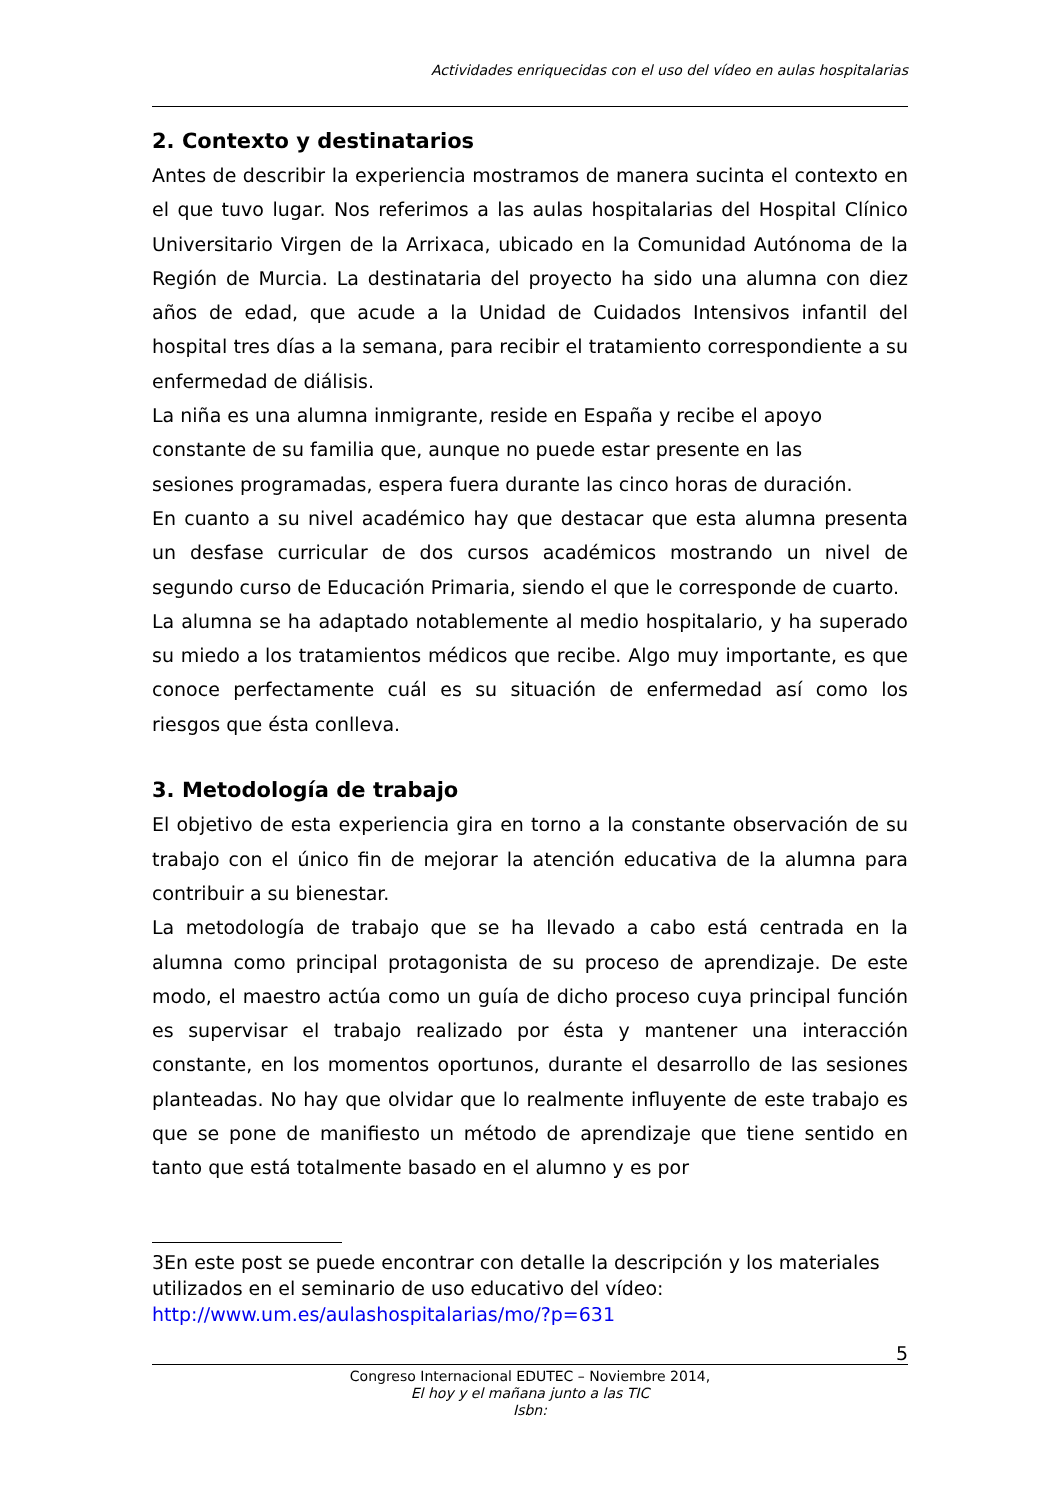Actividades enriquecidas con el uso del vídeo en aulas hospitalarias
2. Contexto y destinatarios
Antes de describir la experiencia mostramos de manera sucinta el contexto en el que tuvo lugar. Nos referimos a las aulas hospitalarias del Hospital Clínico Universitario Virgen de la Arrixaca, ubicado en la Comunidad Autónoma de la Región de Murcia. La destinataria del proyecto ha sido una alumna con diez años de edad, que acude a la Unidad de Cuidados Intensivos infantil del hospital tres días a la semana, para recibir el tratamiento correspondiente a su enfermedad de diálisis.
La niña es una alumna inmigrante, reside en España y recibe el apoyo
constante de su familia que, aunque no puede estar presente en las
sesiones programadas, espera fuera durante las cinco horas de duración.
En cuanto a su nivel académico hay que destacar que esta alumna presenta un desfase curricular de dos cursos académicos mostrando un nivel de segundo curso de Educación Primaria, siendo el que le corresponde de cuarto.
La alumna se ha adaptado notablemente al medio hospitalario, y ha superado su miedo a los tratamientos médicos que recibe. Algo muy importante, es que conoce perfectamente cuál es su situación de enfermedad así como los riesgos que ésta conlleva.
3. Metodología de trabajo
El objetivo de esta experiencia gira en torno a la constante observación de su trabajo con el único fin de mejorar la atención educativa de la alumna para contribuir a su bienestar.
La metodología de trabajo que se ha llevado a cabo está centrada en la alumna como principal protagonista de su proceso de aprendizaje. De este modo, el maestro actúa como un guía de dicho proceso cuya principal función es supervisar el trabajo realizado por ésta y mantener una interacción constante, en los momentos oportunos, durante el desarrollo de las sesiones planteadas. No hay que olvidar que lo realmente influyente de este trabajo es que se pone de manifiesto un método de aprendizaje que tiene sentido en tanto que está totalmente basado en el alumno y es por
3En este post se puede encontrar con detalle la descripción y los materiales utilizados en el seminario de uso educativo del vídeo:
http://www.um.es/aulashospitalarias/mo/?p=631
5
Congreso Internacional EDUTEC – Noviembre 2014,
El hoy y el mañana junto a las TIC
Isbn: